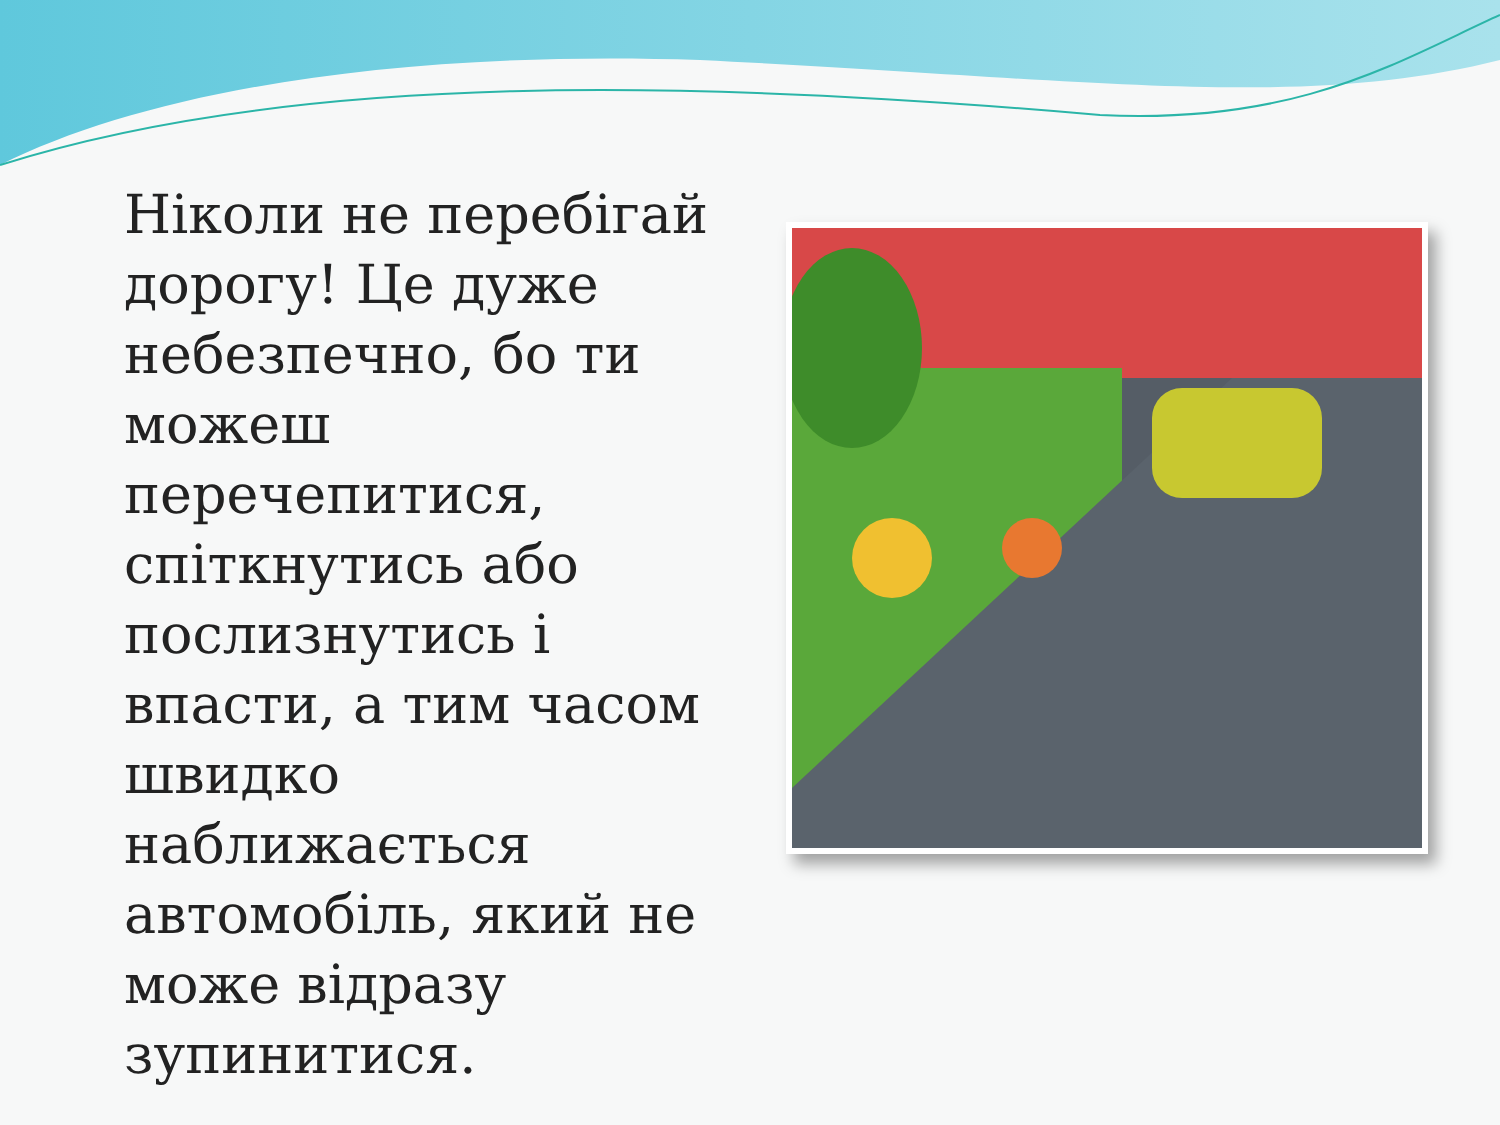Ніколи не перебігай дорогу! Це дуже небезпечно, бо ти можеш перечепитися, спіткнутись або послизнутись і впасти, а тим часом швидко наближається автомобіль, який не може відразу зупинитися.